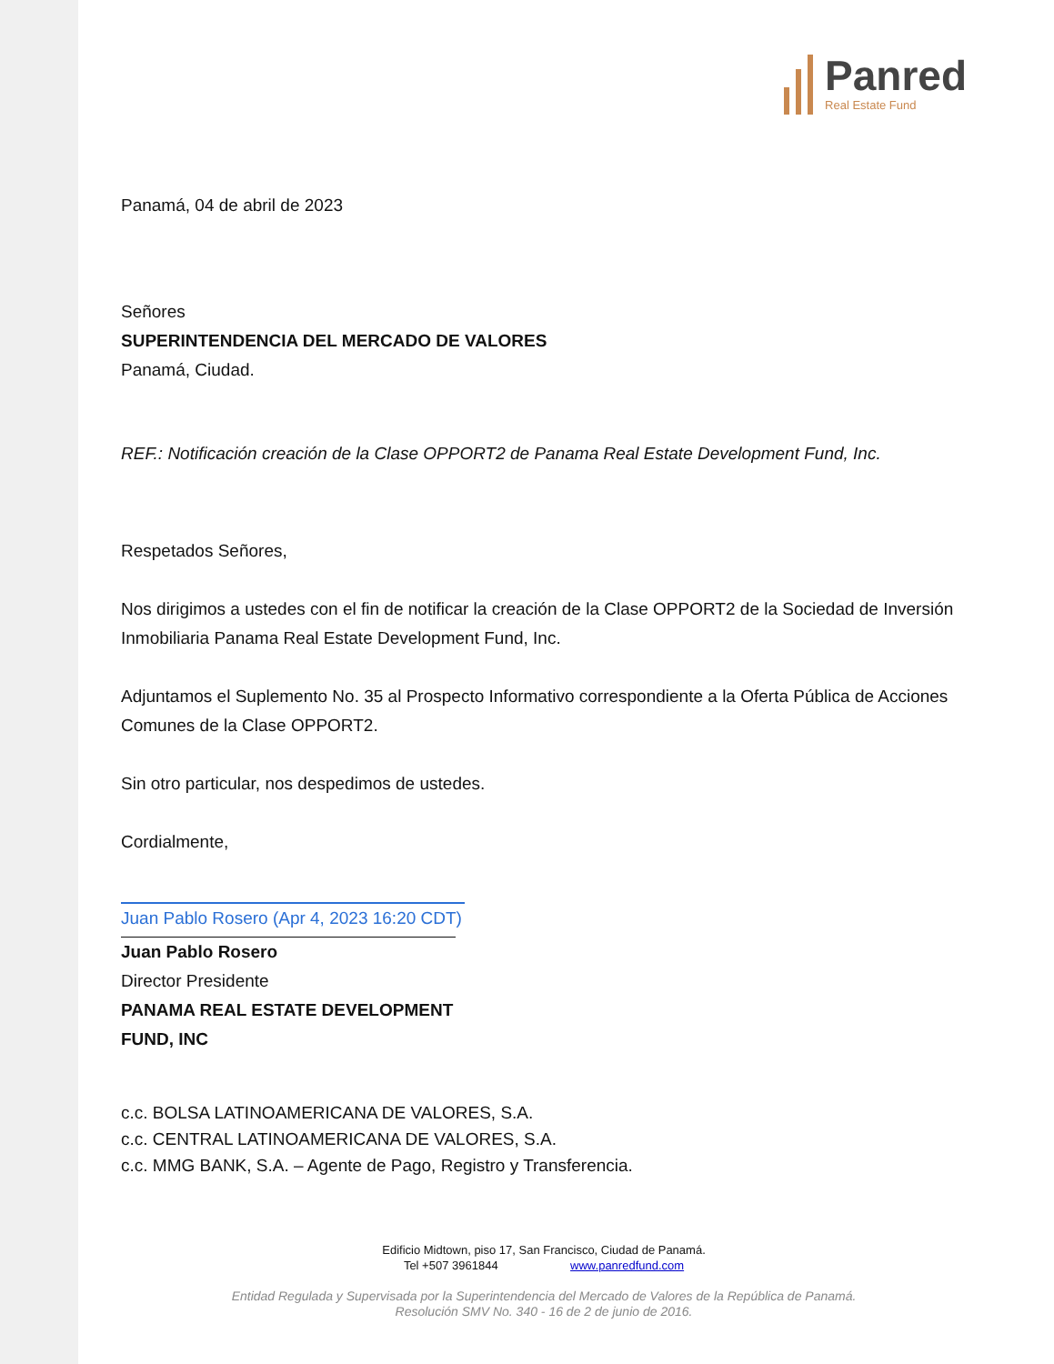Panred Real Estate Fund
Panamá, 04 de abril de 2023
Señores
SUPERINTENDENCIA DEL MERCADO DE VALORES
Panamá, Ciudad.
REF.: Notificación creación de la Clase OPPORT2 de Panama Real Estate Development Fund, Inc.
Respetados Señores,
Nos dirigimos a ustedes con el fin de notificar la creación de la Clase OPPORT2 de la Sociedad de Inversión Inmobiliaria Panama Real Estate Development Fund, Inc.
Adjuntamos el Suplemento No. 35 al Prospecto Informativo correspondiente a la Oferta Pública de Acciones Comunes de la Clase OPPORT2.
Sin otro particular, nos despedimos de ustedes.
Cordialmente,
Juan Pablo Rosero (Apr 4, 2023 16:20 CDT)
Juan Pablo Rosero
Director Presidente
PANAMA REAL ESTATE DEVELOPMENT FUND, INC
c.c. BOLSA LATINOAMERICANA DE VALORES, S.A.
c.c. CENTRAL LATINOAMERICANA DE VALORES, S.A.
c.c. MMG BANK, S.A. – Agente de Pago, Registro y Transferencia.
Edificio Midtown, piso 17, San Francisco, Ciudad de Panamá.
Tel +507 3961844 www.panredfund.com
Entidad Regulada y Supervisada por la Superintendencia del Mercado de Valores de la República de Panamá.
Resolución SMV No. 340 - 16 de 2 de junio de 2016.